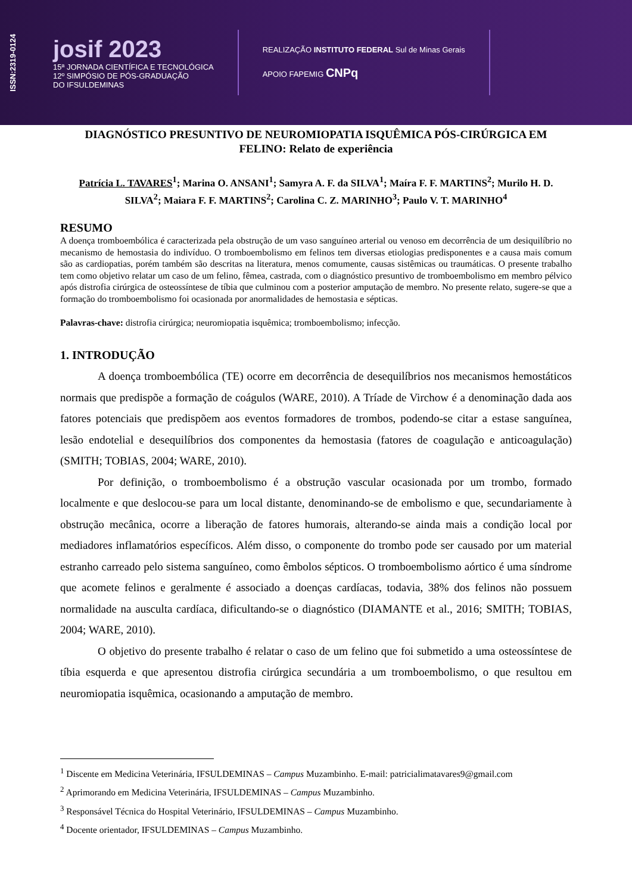ISSN:2319-0124
josif 2023
15ª JORNADA CIENTÍFICA E TECNOLÓGICA
12º SIMPÓSIO DE PÓS-GRADUAÇÃO
DO IFSULDEMINAS
REALIZAÇÃO INSTITUTO FEDERAL Sul de Minas Gerais
APOIO FAPEMIG CNPq
DIAGNÓSTICO PRESUNTIVO DE NEUROMIOPATIA ISQUÊMICA PÓS-CIRÚRGICA EM FELINO: Relato de experiência
Patrícia L. TAVARES<sup>1</sup>; Marina O. ANSANI<sup>1</sup>; Samyra A. F. da SILVA<sup>1</sup>; Maíra F. F. MARTINS<sup>2</sup>; Murilo H. D. SILVA<sup>2</sup>; Maiara F. F. MARTINS<sup>2</sup>; Carolina C. Z. MARINHO<sup>3</sup>; Paulo V. T. MARINHO<sup>4</sup>
RESUMO
A doença tromboembólica é caracterizada pela obstrução de um vaso sanguíneo arterial ou venoso em decorrência de um desiquilíbrio no mecanismo de hemostasia do indivíduo. O tromboembolismo em felinos tem diversas etiologias predisponentes e a causa mais comum são as cardiopatias, porém também são descritas na literatura, menos comumente, causas sistêmicas ou traumáticas. O presente trabalho tem como objetivo relatar um caso de um felino, fêmea, castrada, com o diagnóstico presuntivo de tromboembolismo em membro pélvico após distrofia cirúrgica de osteossíntese de tíbia que culminou com a posterior amputação de membro. No presente relato, sugere-se que a formação do tromboembolismo foi ocasionada por anormalidades de hemostasia e sépticas.
Palavras-chave: distrofia cirúrgica; neuromiopatia isquêmica; tromboembolismo; infecção.
1. INTRODUÇÃO
A doença tromboembólica (TE) ocorre em decorrência de desequilíbrios nos mecanismos hemostáticos normais que predispõe a formação de coágulos (WARE, 2010). A Tríade de Virchow é a denominação dada aos fatores potenciais que predispõem aos eventos formadores de trombos, podendo-se citar a estase sanguínea, lesão endotelial e desequilíbrios dos componentes da hemostasia (fatores de coagulação e anticoagulação) (SMITH; TOBIAS, 2004; WARE, 2010).
Por definição, o tromboembolismo é a obstrução vascular ocasionada por um trombo, formado localmente e que deslocou-se para um local distante, denominando-se de embolismo e que, secundariamente à obstrução mecânica, ocorre a liberação de fatores humorais, alterando-se ainda mais a condição local por mediadores inflamatórios específicos. Além disso, o componente do trombo pode ser causado por um material estranho carreado pelo sistema sanguíneo, como êmbolos sépticos. O tromboembolismo aórtico é uma síndrome que acomete felinos e geralmente é associado a doenças cardíacas, todavia, 38% dos felinos não possuem normalidade na ausculta cardíaca, dificultando-se o diagnóstico (DIAMANTE et al., 2016; SMITH; TOBIAS, 2004; WARE, 2010).
O objetivo do presente trabalho é relatar o caso de um felino que foi submetido a uma osteossíntese de tíbia esquerda e que apresentou distrofia cirúrgica secundária a um tromboembolismo, o que resultou em neuromiopatia isquêmica, ocasionando a amputação de membro.
<sup>1</sup> Discente em Medicina Veterinária, IFSULDEMINAS – Campus Muzambinho. E-mail: patricialimatavares9@gmail.com
<sup>2</sup> Aprimorando em Medicina Veterinária, IFSULDEMINAS – Campus Muzambinho.
<sup>3</sup> Responsável Técnica do Hospital Veterinário, IFSULDEMINAS – Campus Muzambinho.
<sup>4</sup> Docente orientador, IFSULDEMINAS – Campus Muzambinho.